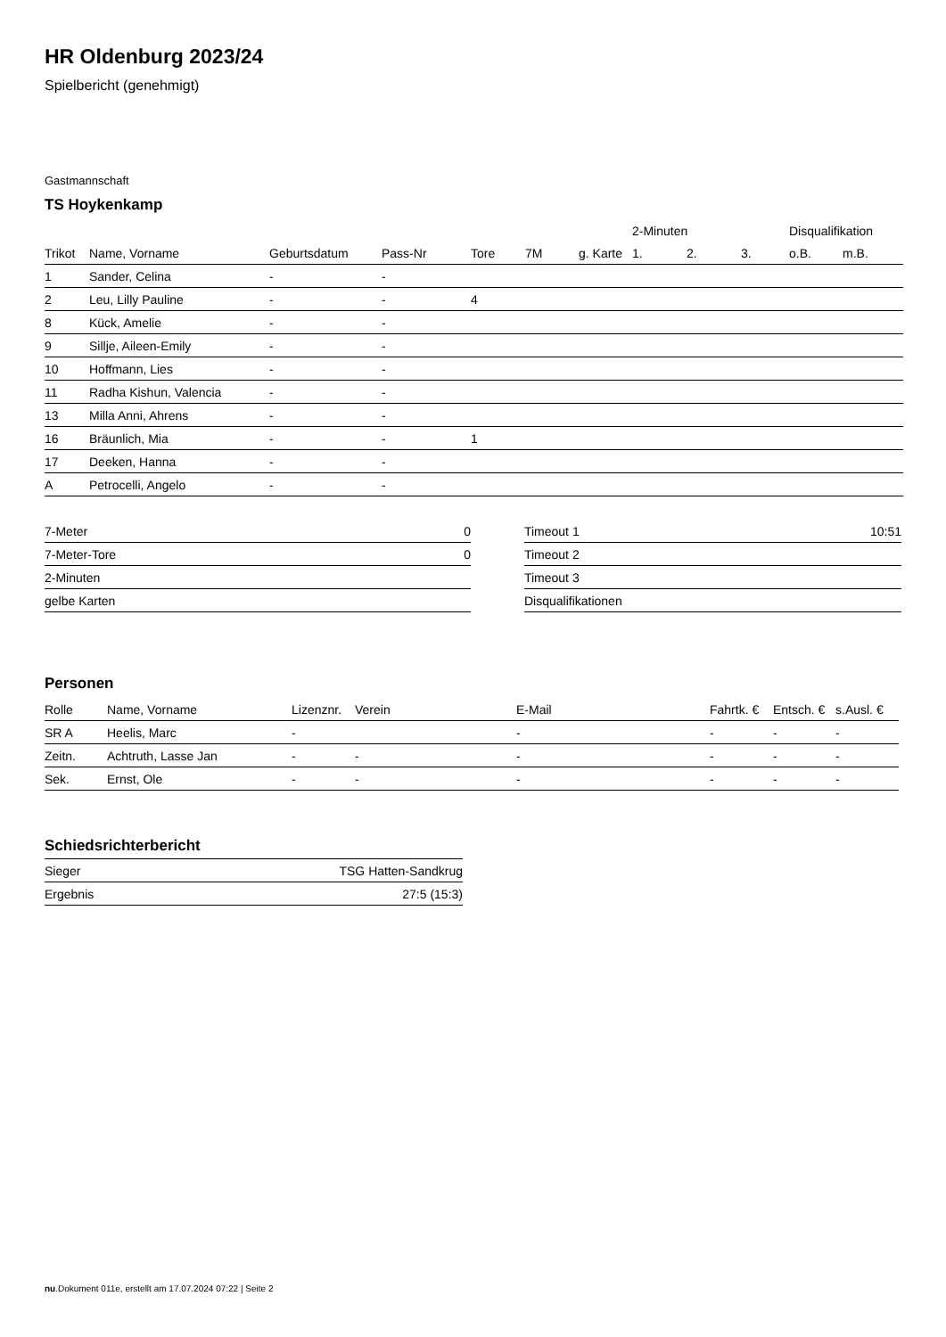HR Oldenburg 2023/24
Spielbericht (genehmigt)
Gastmannschaft
TS Hoykenkamp
| | | | | | | | 2-Minuten | | | Disqualifikation | |
| --- | --- | --- | --- | --- | --- | --- | --- | --- | --- | --- | --- |
| Trikot | Name, Vorname | Geburtsdatum | Pass-Nr | Tore | 7M | g. Karte | 1. | 2. | 3. | o.B. | m.B. |
| 1 | Sander, Celina | - | - | | | | | | | | |
| 2 | Leu, Lilly Pauline | - | - | 4 | | | | | | | |
| 8 | Kück, Amelie | - | - | | | | | | | | |
| 9 | Sillje, Aileen-Emily | - | - | | | | | | | | |
| 10 | Hoffmann, Lies | - | - | | | | | | | | |
| 11 | Radha Kishun, Valencia | - | - | | | | | | | | |
| 13 | Milla Anni, Ahrens | - | - | | | | | | | | |
| 16 | Bräunlich, Mia | - | - | 1 | | | | | | | |
| 17 | Deeken, Hanna | - | - | | | | | | | | |
| A | Petrocelli, Angelo | - | - | | | | | | | | |
| 7-Meter | 0 |
| 7-Meter-Tore | 0 |
| 2-Minuten | |
| gelbe Karten | |
| Timeout 1 | 10:51 |
| Timeout 2 | |
| Timeout 3 | |
| Disqualifikationen | |
Personen
| Rolle | Name, Vorname | Lizenznr. | Verein | E-Mail | Fahrtk. € | Entsch. € | s.Ausl. € |
| --- | --- | --- | --- | --- | --- | --- | --- |
| SR A | Heelis, Marc | - | | - | - | - | - |
| Zeitn. | Achtruth, Lasse Jan | - | - | - | - | - | - |
| Sek. | Ernst, Ole | - | - | - | - | - | - |
Schiedsrichterbericht
| Sieger | TSG Hatten-Sandkrug |
| Ergebnis | 27:5 (15:3) |
nu.Dokument 011e, erstellt am 17.07.2024 07:22 | Seite 2